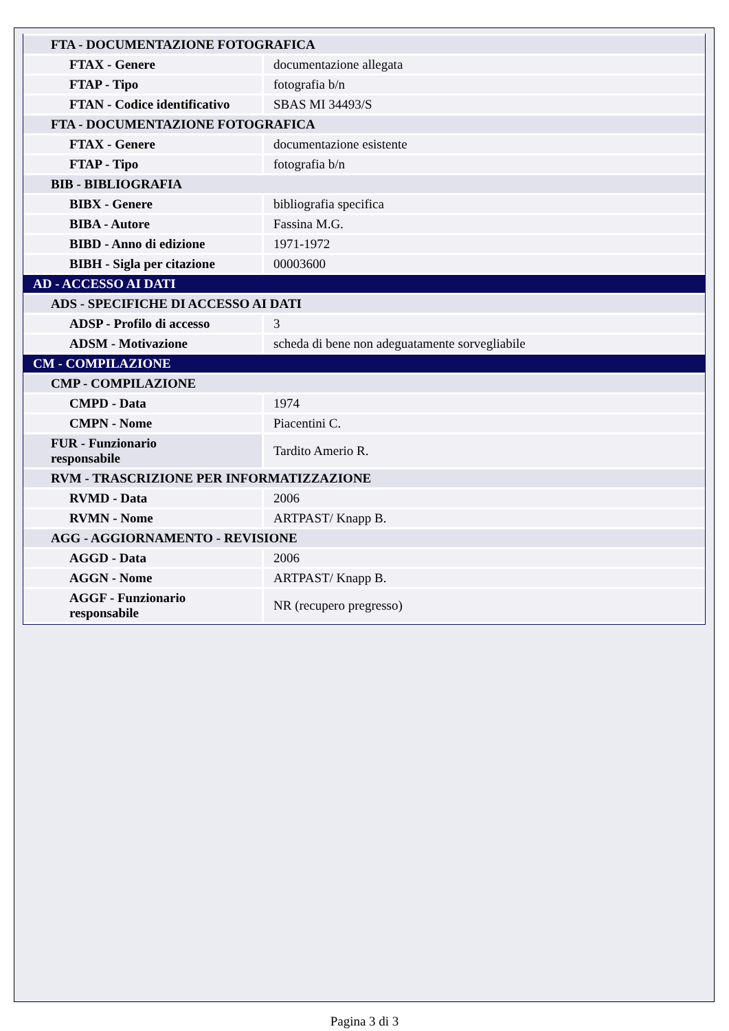| FTA - DOCUMENTAZIONE FOTOGRAFICA | |
| FTAX - Genere | documentazione allegata |
| FTAP - Tipo | fotografia b/n |
| FTAN - Codice identificativo | SBAS MI 34493/S |
| FTA - DOCUMENTAZIONE FOTOGRAFICA | |
| FTAX - Genere | documentazione esistente |
| FTAP - Tipo | fotografia b/n |
| BIB - BIBLIOGRAFIA | |
| BIBX - Genere | bibliografia specifica |
| BIBA - Autore | Fassina M.G. |
| BIBD - Anno di edizione | 1971-1972 |
| BIBH - Sigla per citazione | 00003600 |
| AD - ACCESSO AI DATI | |
| ADS - SPECIFICHE DI ACCESSO AI DATI | |
| ADSP - Profilo di accesso | 3 |
| ADSM - Motivazione | scheda di bene non adeguatamente sorvegliabile |
| CM - COMPILAZIONE | |
| CMP - COMPILAZIONE | |
| CMPD - Data | 1974 |
| CMPN - Nome | Piacentini C. |
| FUR - Funzionario responsabile | Tardito Amerio R. |
| RVM - TRASCRIZIONE PER INFORMATIZZAZIONE | |
| RVMD - Data | 2006 |
| RVMN - Nome | ARTPAST/ Knapp B. |
| AGG - AGGIORNAMENTO - REVISIONE | |
| AGGD - Data | 2006 |
| AGGN - Nome | ARTPAST/ Knapp B. |
| AGGF - Funzionario responsabile | NR (recupero pregresso) |
Pagina 3 di 3